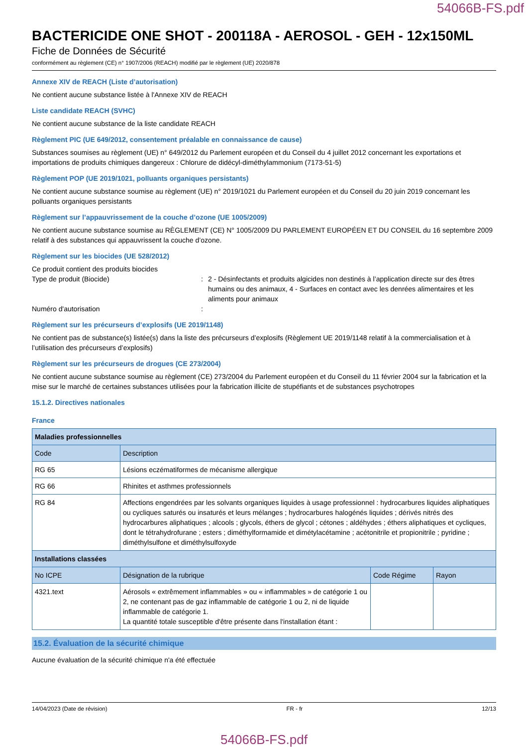54066B-FS.pdf
BACTERICIDE ONE SHOT - 200118A - AEROSOL - GEH - 12x150ML
Fiche de Données de Sécurité
conformément au règlement (CE) n° 1907/2006 (REACH) modifié par le règlement (UE) 2020/878
Annexe XIV de REACH (Liste d’autorisation)
Ne contient aucune substance listée à l'Annexe XIV de REACH
Liste candidate REACH (SVHC)
Ne contient aucune substance de la liste candidate REACH
Règlement PIC (UE 649/2012, consentement préalable en connaissance de cause)
Substances soumises au règlement (UE) n° 649/2012 du Parlement européen et du Conseil du 4 juillet 2012 concernant les exportations et importations de produits chimiques dangereux : Chlorure de didécyl-diméthylammonium (7173-51-5)
Règlement POP (UE 2019/1021, polluants organiques persistants)
Ne contient aucune substance soumise au règlement (UE) n° 2019/1021 du Parlement européen et du Conseil du 20 juin 2019 concernant les polluants organiques persistants
Règlement sur l’appauvrissement de la couche d’ozone (UE 1005/2009)
Ne contient aucune substance soumise au RÈGLEMENT (CE) N° 1005/2009 DU PARLEMENT EUROPÉEN ET DU CONSEIL du 16 septembre 2009 relatif à des substances qui appauvrissent la couche d’ozone.
Règlement sur les biocides (UE 528/2012)
Ce produit contient des produits biocides
Type de produit (Biocide) : 2 - Désinfectants et produits algicides non destinés à l’application directe sur des êtres humains ou des animaux, 4 - Surfaces en contact avec les denrées alimentaires et les aliments pour animaux
Numéro d'autorisation :
Règlement sur les précurseurs d’explosifs (UE 2019/1148)
Ne contient pas de substance(s) listée(s) dans la liste des précurseurs d’explosifs (Règlement UE 2019/1148 relatif à la commercialisation et à l’utilisation des précurseurs d’explosifs)
Règlement sur les précurseurs de drogues (CE 273/2004)
Ne contient aucune substance soumise au règlement (CE) 273/2004 du Parlement européen et du Conseil du 11 février 2004 sur la fabrication et la mise sur le marché de certaines substances utilisées pour la fabrication illicite de stupéfiants et de substances psychotropes
15.1.2. Directives nationales
France
| Maladies professionnelles | | | |
| --- | --- | --- | --- |
| Code | Description | | |
| RG 65 | Lésions eczématiformes de mécanisme allergique | | |
| RG 66 | Rhinites et asthmes professionnels | | |
| RG 84 | Affections engendrées par les solvants organiques liquides à usage professionnel : hydrocarbures liquides aliphatiques ou cycliques saturés ou insaturés et leurs mélanges ; hydrocarbures halogénés liquides ; dérivés nitrés des hydrocarbures aliphatiques ; alcools ; glycols, éthers de glycol ; cétones ; aldéhydes ; éthers aliphatiques et cycliques, dont le tétrahydrofurane ; esters ; diméthylformamide et dimétylacétamine ; acétonitrile et propionitrile ; pyridine ; diméthylsulfone et diméthylsulfoxyde | | |
| Installations classées | | | |
| No ICPE | Désignation de la rubrique | Code Régime | Rayon |
| 4321.text | Aérosols « extrêmement inflammables » ou « inflammables » de catégorie 1 ou 2, ne contenant pas de gaz inflammable de catégorie 1 ou 2, ni de liquide inflammable de catégorie 1. La quantité totale susceptible d'être présente dans l'installation étant : | | |
15.2. Évaluation de la sécurité chimique
Aucune évaluation de la sécurité chimique n'a été effectuée
14/04/2023 (Date de révision) FR - fr 12/13
54066B-FS.pdf